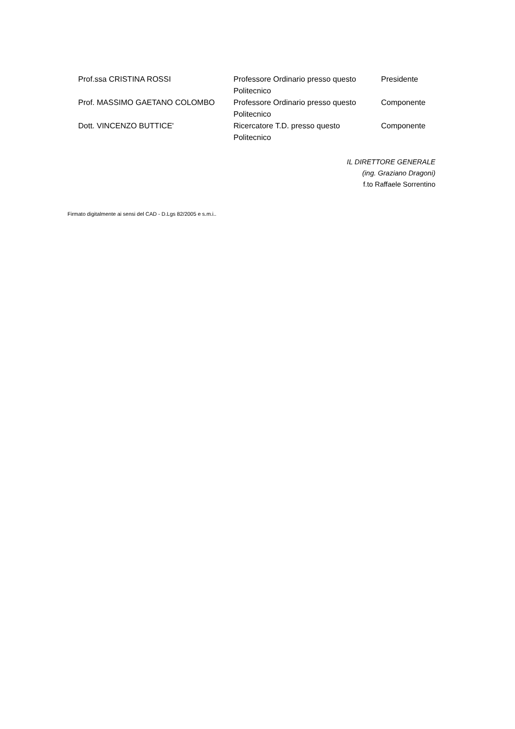| Prof.ssa CRISTINA ROSSI | Professore Ordinario presso questo Politecnico | Presidente |
| Prof. MASSIMO GAETANO COLOMBO | Professore Ordinario presso questo Politecnico | Componente |
| Dott. VINCENZO BUTTICE' | Ricercatore T.D. presso questo Politecnico | Componente |
IL DIRETTORE GENERALE
(ing. Graziano Dragoni)
f.to Raffaele Sorrentino
Firmato digitalmente ai sensi del CAD - D.Lgs 82/2005 e s.m.i..